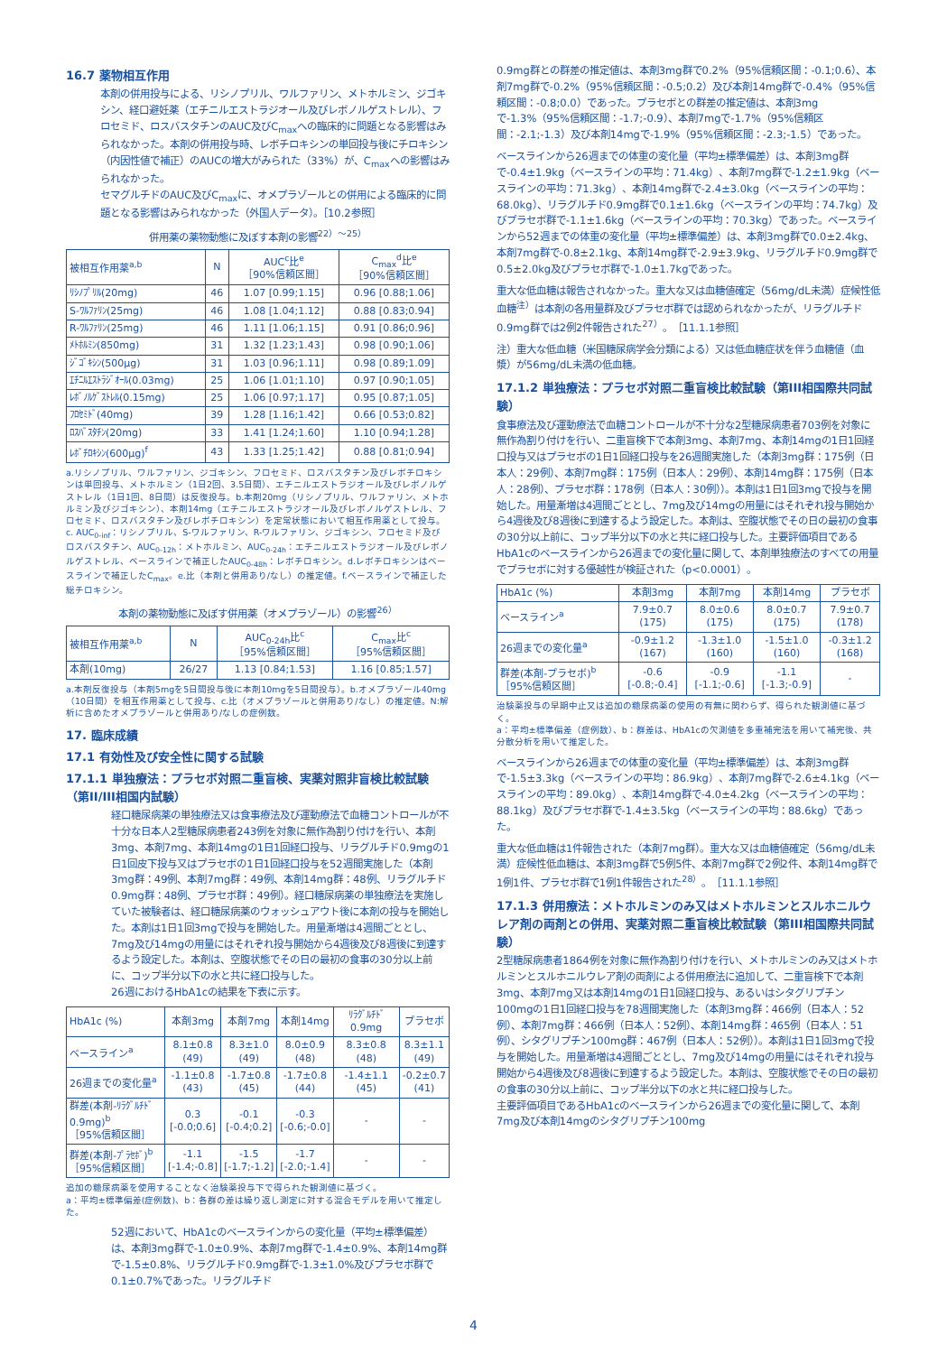16.7 薬物相互作用
本剤の併用投与による、リシノプリル、ワルファリン、メトホルミン、ジゴキシン、経口避妊薬（エチニルエストラジオール及びレボノルゲストレル）、フロセミド、ロスバスタチンのAUC及びC<sub>max</sub>への臨床的に問題となる影響はみられなかった。本剤の併用投与時、レボチロキシンの単回投与後にチロキシン（内因性値で補正）のAUCの増大がみられた（33%）が、C<sub>max</sub>への影響はみられなかった。
セマグルチドのAUC及びC<sub>max</sub>に、オメプラゾールとの併用による臨床的に問題となる影響はみられなかった（外国人データ）。［10.2参照］
併用薬の薬物動態に及ぼす本剤の影響<sup>22）～25）</sup>
| 被相互作用薬<sup>a,b</sup> | N | AUC<sup>c</sup>比<sup>e</sup> ［90%信頼区間］ | C<sub>max</sub><sup>d</sup>比<sup>e</sup> ［90%信頼区間］ |
| --- | --- | --- | --- |
| ﾘｼﾉﾌﾟﾘﾙ(20mg) | 46 | 1.07 [0.99;1.15] | 0.96 [0.88;1.06] |
| S-ﾜﾙﾌｧﾘﾝ(25mg) | 46 | 1.08 [1.04;1.12] | 0.88 [0.83;0.94] |
| R-ﾜﾙﾌｧﾘﾝ(25mg) | 46 | 1.11 [1.06;1.15] | 0.91 [0.86;0.96] |
| ﾒﾄﾎﾙﾐﾝ(850mg) | 31 | 1.32 [1.23;1.43] | 0.98 [0.90;1.06] |
| ｼﾞｺﾞｷｼﾝ(500μg) | 31 | 1.03 [0.96;1.11] | 0.98 [0.89;1.09] |
| ｴﾁﾆﾙｴｽﾄﾗｼﾞｵｰﾙ(0.03mg) | 25 | 1.06 [1.01;1.10] | 0.97 [0.90;1.05] |
| ﾚﾎﾞﾉﾙｹﾞｽﾄﾚﾙ(0.15mg) | 25 | 1.06 [0.97;1.17] | 0.95 [0.87;1.05] |
| ﾌﾛｾﾐﾄﾞ(40mg) | 39 | 1.28 [1.16;1.42] | 0.66 [0.53;0.82] |
| ﾛｽﾊﾞｽﾀﾁﾝ(20mg) | 33 | 1.41 [1.24;1.60] | 1.10 [0.94;1.28] |
| ﾚﾎﾞﾁﾛｷｼﾝ(600μg)<sup>f</sup> | 43 | 1.33 [1.25;1.42] | 0.88 [0.81;0.94] |
a.リシノプリル、ワルファリン、ジゴキシン、フロセミド、ロスバスタチン及びレボチロキシンは単回投与、メトホルミン（1日2回、3.5日間）、エチニルエストラジオール及びレボノルゲストレル（1日1回、8日間）は反復投与。b.本剤20mg（リシノプリル、ワルファリン、メトホルミン及びジゴキシン）、本剤14mg（エチニルエストラジオール及びレボノルゲストレル、フロセミド、ロスバスタチン及びレボチロキシン）を定常状態において相互作用薬として投与。c. AUC<sub>0-inf</sub>：リシノプリル、S-ワルファリン、R-ワルファリン、ジゴキシン、フロセミド及びロスバスタチン、AUC<sub>0-12h</sub>：メトホルミン、AUC<sub>0-24h</sub>：エチニルエストラジオール及びレボノルゲストレル、ベースラインで補正したAUC<sub>0-48h</sub>：レボチロキシン。d.レボチロキシンはベースラインで補正したC<sub>max</sub>。e.比（本剤と併用あり/なし）の推定値。f.ベースラインで補正した総チロキシン。
本剤の薬物動態に及ぼす併用薬（オメプラゾール）の影響<sup>26）</sup>
| 被相互作用薬<sup>a,b</sup> | N | AUC<sub>0-24h</sub>比<sup>c</sup> ［95%信頼区間］ | C<sub>max</sub>比<sup>c</sup> ［95%信頼区間］ |
| --- | --- | --- | --- |
| 本剤(10mg) | 26/27 | 1.13 [0.84;1.53] | 1.16 [0.85;1.57] |
a.本剤反復投与（本剤5mgを5日間投与後に本剤10mgを5日間投与）。b.オメプラゾール40mg（10日間）を相互作用薬として投与、c.比（オメプラゾールと併用あり/なし）の推定値。N:解析に含めたオメプラゾールと併用あり/なしの症例数。
17. 臨床成績
17.1 有効性及び安全性に関する試験
17.1.1 単独療法：プラセボ対照二重盲検、実薬対照非盲検比較試験（第II/III相国内試験）
経口糖尿病薬の単独療法又は食事療法及び運動療法で血糖コントロールが不十分な日本人2型糖尿病患者243例を対象に無作為割り付けを行い、本剤3mg、本剤7mg、本剤14mgの1日1回経口投与、リラグルチド0.9mgの1日1回皮下投与又はプラセボの1日1回経口投与を52週間実施した（本剤3mg群：49例、本剤7mg群：49例、本剤14mg群：48例、リラグルチド0.9mg群：48例、プラセボ群：49例）。経口糖尿病薬の単独療法を実施していた被験者は、経口糖尿病薬のウォッシュアウト後に本剤の投与を開始した。本剤は1日1回3mgで投与を開始した。用量漸増は4週間ごととし、7mg及び14mgの用量にはそれぞれ投与開始から4週後及び8週後に到達するよう設定した。本剤は、空腹状態でその日の最初の食事の30分以上前に、コップ半分以下の水と共に経口投与した。
26週におけるHbA1cの結果を下表に示す。
| HbA1c (%) | 本剤3mg | 本剤7mg | 本剤14mg | ﾘﾗｸﾞﾙﾁﾄﾞ 0.9mg | プラセボ |
| --- | --- | --- | --- | --- | --- |
| ベースライン<sup>a</sup> | 8.1±0.8 (49) | 8.3±1.0 (49) | 8.0±0.9 (48) | 8.3±0.8 (48) | 8.3±1.1 (49) |
| 26週までの変化量<sup>a</sup> | -1.1±0.8 (43) | -1.7±0.8 (45) | -1.7±0.8 (44) | -1.4±1.1 (45) | -0.2±0.7 (41) |
| 群差(本剤-ﾘﾗｸﾞﾙﾁﾄﾞ 0.9mg)<sup>b</sup> ［95%信頼区間］ | 0.3 [-0.0;0.6] | -0.1 [-0.4;0.2] | -0.3 [-0.6;-0.0] | - | - |
| 群差(本剤-ﾌﾟﾗｾﾎﾞ)<sup>b</sup> ［95%信頼区間］ | -1.1 [-1.4;-0.8] | -1.5 [-1.7;-1.2] | -1.7 [-2.0;-1.4] | - | - |
追加の糖尿病薬を使用することなく治験薬投与下で得られた観測値に基づく。
a：平均±標準偏差(症例数)、b：各群の差は繰り返し測定に対する混合モデルを用いて推定した。
52週において、HbA1cのベースラインからの変化量（平均±標準偏差）は、本剤3mg群で-1.0±0.9%、本剤7mg群で-1.4±0.9%、本剤14mg群で-1.5±0.8%、リラグルチド0.9mg群で-1.3±1.0%及びプラセボ群で0.1±0.7%であった。リラグルチド
0.9mg群との群差の推定値は、本剤3mg群で0.2%（95%信頼区間：-0.1;0.6）、本剤7mg群で-0.2%（95%信頼区間：-0.5;0.2）及び本剤14mg群で-0.4%（95%信頼区間：-0.8;0.0）であった。プラセボとの群差の推定値は、本剤3mgで-1.3%（95%信頼区間：-1.7;-0.9）、本剤7mgで-1.7%（95%信頼区間：-2.1;-1.3）及び本剤14mgで-1.9%（95%信頼区間：-2.3;-1.5）であった。
ベースラインから26週までの体重の変化量（平均±標準偏差）は、本剤3mg群で-0.4±1.9kg（ベースラインの平均：71.4kg）、本剤7mg群で-1.2±1.9kg（ベースラインの平均：71.3kg）、本剤14mg群で-2.4±3.0kg（ベースラインの平均：68.0kg）、リラグルチド0.9mg群で0.1±1.6kg（ベースラインの平均：74.7kg）及びプラセボ群で-1.1±1.6kg（ベースラインの平均：70.3kg）であった。ベースラインから52週までの体重の変化量（平均±標準偏差）は、本剤3mg群で0.0±2.4kg、本剤7mg群で-0.8±2.1kg、本剤14mg群で-2.9±3.9kg、リラグルチド0.9mg群で0.5±2.0kg及びプラセボ群で-1.0±1.7kgであった。
重大な低血糖は報告されなかった。重大な又は血糖値確定（56mg/dL未満）症候性低血糖<sup>注）</sup>は本剤の各用量群及びプラセボ群では認められなかったが、リラグルチド0.9mg群では2例2件報告された<sup>27）</sup>。［11.1.1参照］
注）重大な低血糖（米国糖尿病学会分類による）又は低血糖症状を伴う血糖値（血漿）が56mg/dL未満の低血糖。
17.1.2 単独療法：プラセボ対照二重盲検比較試験（第III相国際共同試験）
食事療法及び運動療法で血糖コントロールが不十分な2型糖尿病患者703例を対象に無作為割り付けを行い、二重盲検下で本剤3mg、本剤7mg、本剤14mgの1日1回経口投与又はプラセボの1日1回経口投与を26週間実施した（本剤3mg群：175例（日本人：29例）、本剤7mg群：175例（日本人：29例）、本剤14mg群：175例（日本人：28例）、プラセボ群：178例（日本人：30例））。本剤は1日1回3mgで投与を開始した。用量漸増は4週間ごととし、7mg及び14mgの用量にはそれぞれ投与開始から4週後及び8週後に到達するよう設定した。本剤は、空腹状態でその日の最初の食事の30分以上前に、コップ半分以下の水と共に経口投与した。主要評価項目であるHbA1cのベースラインから26週までの変化量に関して、本剤単独療法のすべての用量でプラセボに対する優越性が検証された（p<0.0001）。
| HbA1c (%) | 本剤3mg | 本剤7mg | 本剤14mg | プラセボ |
| --- | --- | --- | --- | --- |
| ベースライン<sup>a</sup> | 7.9±0.7 (175) | 8.0±0.6 (175) | 8.0±0.7 (175) | 7.9±0.7 (178) |
| 26週までの変化量<sup>a</sup> | -0.9±1.2 (167) | -1.3±1.0 (160) | -1.5±1.0 (160) | -0.3±1.2 (168) |
| 群差(本剤-プラセボ)<sup>b</sup> ［95%信頼区間］ | -0.6 [-0.8;-0.4] | -0.9 [-1.1;-0.6] | -1.1 [-1.3;-0.9] | - |
治験薬投与の早期中止又は追加の糖尿病薬の使用の有無に関わらず、得られた観測値に基づく。
a：平均±標準偏差（症例数）、b：群差は、HbA1cの欠測値を多重補完法を用いて補完後、共分散分析を用いて推定した。
ベースラインから26週までの体重の変化量（平均±標準偏差）は、本剤3mg群で-1.5±3.3kg（ベースラインの平均：86.9kg）、本剤7mg群で-2.6±4.1kg（ベースラインの平均：89.0kg）、本剤14mg群で-4.0±4.2kg（ベースラインの平均：88.1kg）及びプラセボ群で-1.4±3.5kg（ベースラインの平均：88.6kg）であった。
重大な低血糖は1件報告された（本剤7mg群）。重大な又は血糖値確定（56mg/dL未満）症候性低血糖は、本剤3mg群で5例5件、本剤7mg群で2例2件、本剤14mg群で1例1件、プラセボ群で1例1件報告された<sup>28）</sup>。［11.1.1参照］
17.1.3 併用療法：メトホルミンのみ又はメトホルミンとスルホニルウレア剤の両剤との併用、実薬対照二重盲検比較試験（第III相国際共同試験）
2型糖尿病患者1864例を対象に無作為割り付けを行い、メトホルミンのみ又はメトホルミンとスルホニルウレア剤の両剤による併用療法に追加して、二重盲検下で本剤3mg、本剤7mg又は本剤14mgの1日1回経口投与、あるいはシタグリプチン100mgの1日1回経口投与を78週間実施した（本剤3mg群：466例（日本人：52例）、本剤7mg群：466例（日本人：52例）、本剤14mg群：465例（日本人：51例）、シタグリプチン100mg群：467例（日本人：52例））。本剤は1日1回3mgで投与を開始した。用量漸増は4週間ごととし、7mg及び14mgの用量にはそれぞれ投与開始から4週後及び8週後に到達するよう設定した。本剤は、空腹状態でその日の最初の食事の30分以上前に、コップ半分以下の水と共に経口投与した。
主要評価項目であるHbA1cのベースラインから26週までの変化量に関して、本剤7mg及び本剤14mgのシタグリプチン100mg
4